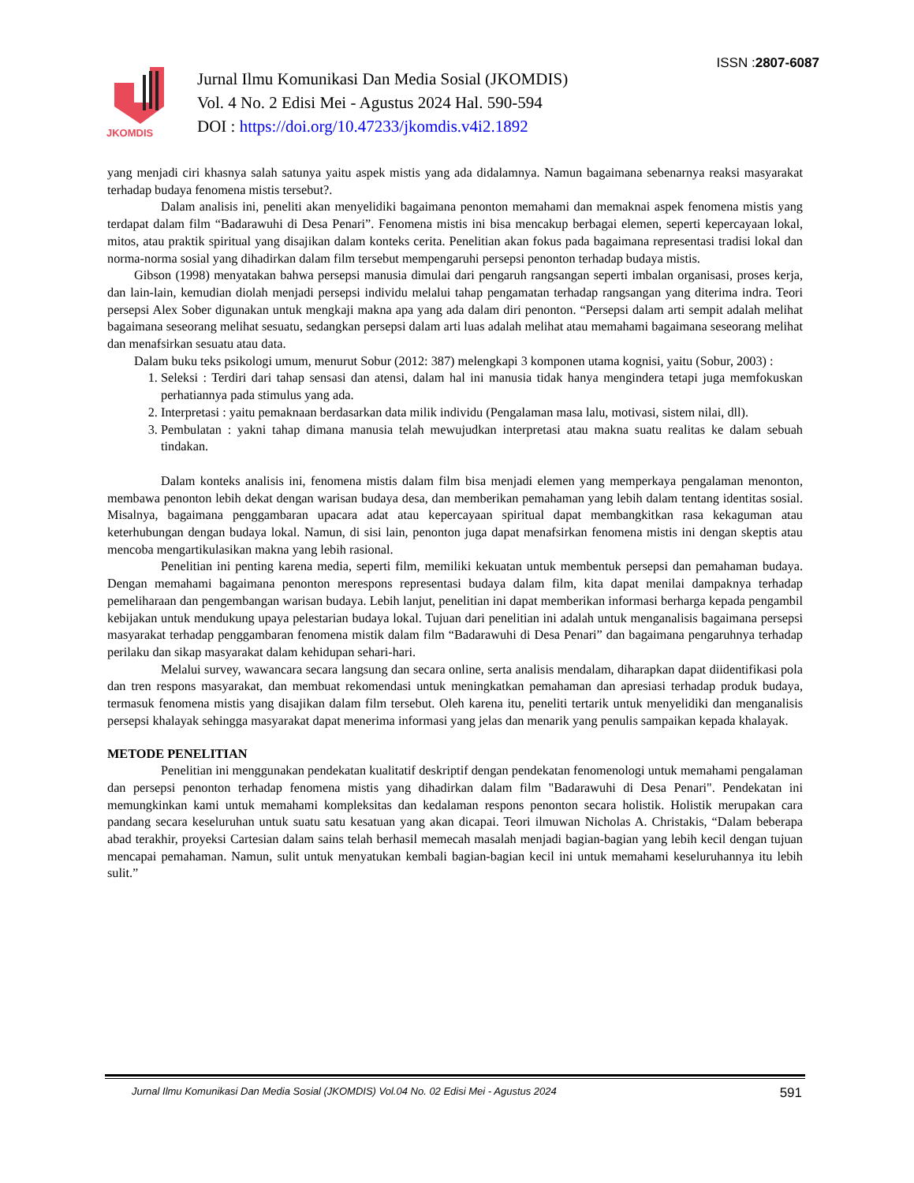ISSN :2807-6087
JKOMDIS
Jurnal Ilmu Komunikasi Dan Media Sosial (JKOMDIS)
Vol. 4 No. 2 Edisi Mei - Agustus 2024 Hal. 590-594
DOI : https://doi.org/10.47233/jkomdis.v4i2.1892
yang menjadi ciri khasnya salah satunya yaitu aspek mistis yang ada didalamnya. Namun bagaimana sebenarnya reaksi masyarakat terhadap budaya fenomena mistis tersebut?.
Dalam analisis ini, peneliti akan menyelidiki bagaimana penonton memahami dan memaknai aspek fenomena mistis yang terdapat dalam film “Badarawuhi di Desa Penari”. Fenomena mistis ini bisa mencakup berbagai elemen, seperti kepercayaan lokal, mitos, atau praktik spiritual yang disajikan dalam konteks cerita. Penelitian akan fokus pada bagaimana representasi tradisi lokal dan norma-norma sosial yang dihadirkan dalam film tersebut mempengaruhi persepsi penonton terhadap budaya mistis.
Gibson (1998) menyatakan bahwa persepsi manusia dimulai dari pengaruh rangsangan seperti imbalan organisasi, proses kerja, dan lain-lain, kemudian diolah menjadi persepsi individu melalui tahap pengamatan terhadap rangsangan yang diterima indra. Teori persepsi Alex Sober digunakan untuk mengkaji makna apa yang ada dalam diri penonton. “Persepsi dalam arti sempit adalah melihat bagaimana seseorang melihat sesuatu, sedangkan persepsi dalam arti luas adalah melihat atau memahami bagaimana seseorang melihat dan menafsirkan sesuatu atau data.
Dalam buku teks psikologi umum, menurut Sobur (2012: 387) melengkapi 3 komponen utama kognisi, yaitu (Sobur, 2003) :
1. Seleksi : Terdiri dari tahap sensasi dan atensi, dalam hal ini manusia tidak hanya mengindera tetapi juga memfokuskan perhatiannya pada stimulus yang ada.
2. Interpretasi : yaitu pemaknaan berdasarkan data milik individu (Pengalaman masa lalu, motivasi, sistem nilai, dll).
3. Pembulatan : yakni tahap dimana manusia telah mewujudkan interpretasi atau makna suatu realitas ke dalam sebuah tindakan.
Dalam konteks analisis ini, fenomena mistis dalam film bisa menjadi elemen yang memperkaya pengalaman menonton, membawa penonton lebih dekat dengan warisan budaya desa, dan memberikan pemahaman yang lebih dalam tentang identitas sosial. Misalnya, bagaimana penggambaran upacara adat atau kepercayaan spiritual dapat membangkitkan rasa kekaguman atau keterhubungan dengan budaya lokal. Namun, di sisi lain, penonton juga dapat menafsirkan fenomena mistis ini dengan skeptis atau mencoba mengartikulasikan makna yang lebih rasional.
Penelitian ini penting karena media, seperti film, memiliki kekuatan untuk membentuk persepsi dan pemahaman budaya. Dengan memahami bagaimana penonton merespons representasi budaya dalam film, kita dapat menilai dampaknya terhadap pemeliharaan dan pengembangan warisan budaya. Lebih lanjut, penelitian ini dapat memberikan informasi berharga kepada pengambil kebijakan untuk mendukung upaya pelestarian budaya lokal. Tujuan dari penelitian ini adalah untuk menganalisis bagaimana persepsi masyarakat terhadap penggambaran fenomena mistik dalam film “Badarawuhi di Desa Penari” dan bagaimana pengaruhnya terhadap perilaku dan sikap masyarakat dalam kehidupan sehari-hari.
Melalui survey, wawancara secara langsung dan secara online, serta analisis mendalam, diharapkan dapat diidentifikasi pola dan tren respons masyarakat, dan membuat rekomendasi untuk meningkatkan pemahaman dan apresiasi terhadap produk budaya, termasuk fenomena mistis yang disajikan dalam film tersebut. Oleh karena itu, peneliti tertarik untuk menyelidiki dan menganalisis persepsi khalayak sehingga masyarakat dapat menerima informasi yang jelas dan menarik yang penulis sampaikan kepada khalayak.
METODE PENELITIAN
Penelitian ini menggunakan pendekatan kualitatif deskriptif dengan pendekatan fenomenologi untuk memahami pengalaman dan persepsi penonton terhadap fenomena mistis yang dihadirkan dalam film "Badarawuhi di Desa Penari". Pendekatan ini memungkinkan kami untuk memahami kompleksitas dan kedalaman respons penonton secara holistik. Holistik merupakan cara pandang secara keseluruhan untuk suatu satu kesatuan yang akan dicapai. Teori ilmuwan Nicholas A. Christakis, “Dalam beberapa abad terakhir, proyeksi Cartesian dalam sains telah berhasil memecah masalah menjadi bagian-bagian yang lebih kecil dengan tujuan mencapai pemahaman. Namun, sulit untuk menyatukan kembali bagian-bagian kecil ini untuk memahami keseluruhannya itu lebih sulit.”
Jurnal Ilmu Komunikasi Dan Media Sosial (JKOMDIS) Vol.04 No. 02 Edisi Mei - Agustus 2024 591